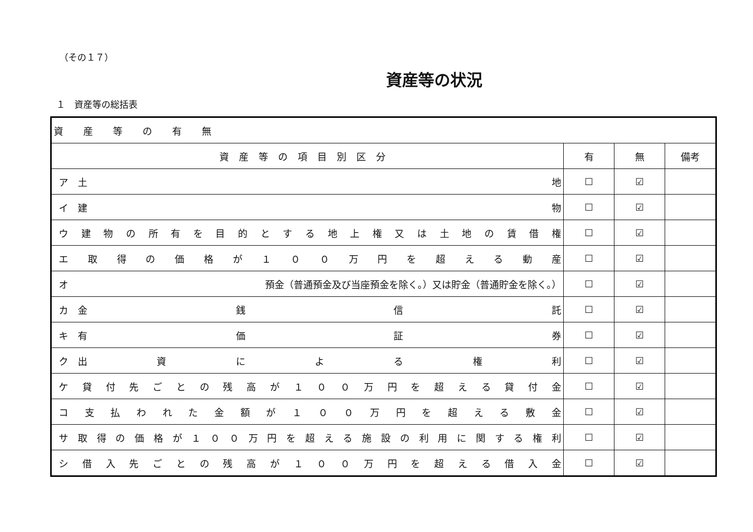（その１７）
資産等の状況
１　資産等の総括表
| 資産等の有無 | | | |
| --- | --- | --- | --- |
| 資産等の項目別区分 | 有 | 無 | 備考 |
| ア 土 地 | ☐ | ☑ | |
| イ 建 物 | ☐ | ☑ | |
| ウ 建 物 の 所 有 を 目 的 と す る 地 上 権 又 は 土 地 の 賃 借 権 | ☐ | ☑ | |
| エ 取 得 の 価 格 が １ ０ ０ 万 円 を 超 え る 動 産 | ☐ | ☑ | |
| オ 預金（普通預金及び当座預金を除く。）又は貯金（普通貯金を除く。） | ☐ | ☑ | |
| カ 金 銭 信 託 | ☐ | ☑ | |
| キ 有 価 証 券 | ☐ | ☑ | |
| ク 出 資 に よ る 権 利 | ☐ | ☑ | |
| ケ 貸 付 先 ご と の 残 高 が １ ０ ０ 万 円 を 超 え る 貸 付 金 | ☐ | ☑ | |
| コ 支 払 わ れ た 金 額 が １ ０ ０ 万 円 を 超 え る 敷 金 | ☐ | ☑ | |
| サ 取 得 の 価 格 が １ ０ ０ 万 円 を 超 え る 施 設 の 利 用 に 関 す る 権 利 | ☐ | ☑ | |
| シ 借 入 先 ご と の 残 高 が １ ０ ０ 万 円 を 超 え る 借 入 金 | ☐ | ☑ | |